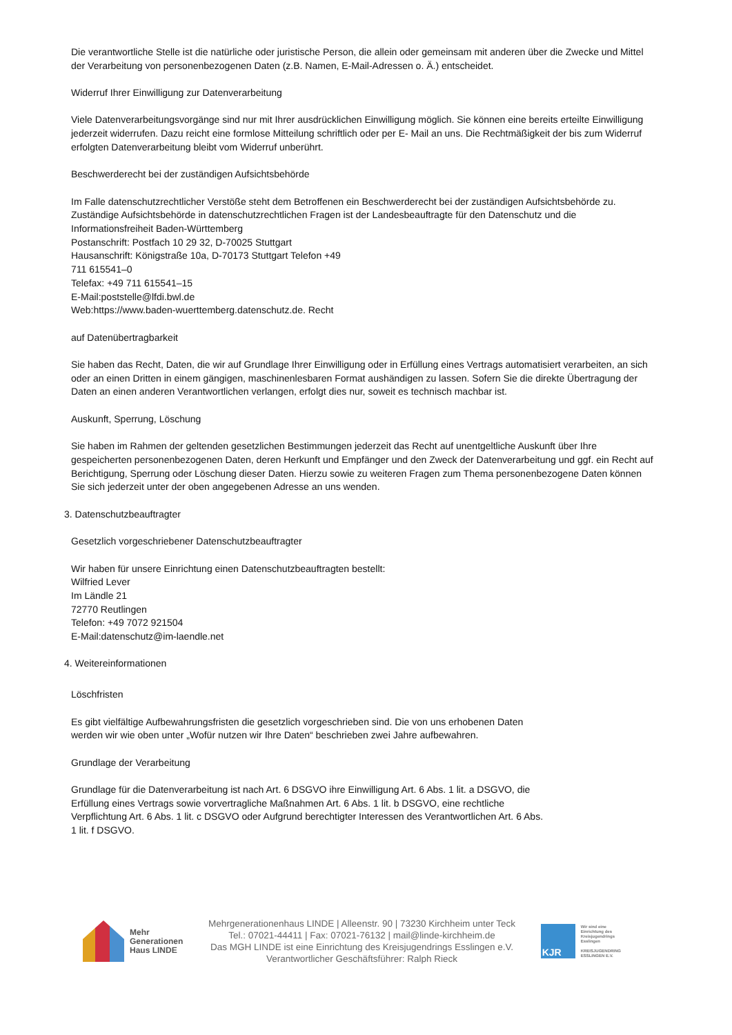Die verantwortliche Stelle ist die natürliche oder juristische Person, die allein oder gemeinsam mit anderen über die Zwecke und Mittel der Verarbeitung von personenbezogenen Daten (z.B. Namen, E-Mail-Adressen o. Ä.) entscheidet.
Widerruf Ihrer Einwilligung zur Datenverarbeitung
Viele Datenverarbeitungsvorgänge sind nur mit Ihrer ausdrücklichen Einwilligung möglich. Sie können eine bereits erteilte Einwilligung jederzeit widerrufen. Dazu reicht eine formlose Mitteilung schriftlich oder per E- Mail an uns. Die Rechtmäßigkeit der bis zum Widerruf erfolgten Datenverarbeitung bleibt vom Widerruf unberührt.
Beschwerderecht bei der zuständigen Aufsichtsbehörde
Im Falle datenschutzrechtlicher Verstöße steht dem Betroffenen ein Beschwerderecht bei der zuständigen Aufsichtsbehörde zu. Zuständige Aufsichtsbehörde in datenschutzrechtlichen Fragen ist der Landesbeauftragte für den Datenschutz und die
Informationsfreiheit Baden-Württemberg
Postanschrift: Postfach 10 29 32, D-70025 Stuttgart
Hausanschrift: Königstraße 10a, D-70173 Stuttgart Telefon +49
711 615541–0
Telefax: +49 711 615541–15
E-Mail:poststelle@lfdi.bwl.de
Web:https://www.baden-wuerttemberg.datenschutz.de. Recht
auf Datenübertragbarkeit
Sie haben das Recht, Daten, die wir auf Grundlage Ihrer Einwilligung oder in Erfüllung eines Vertrags automatisiert verarbeiten, an sich oder an einen Dritten in einem gängigen, maschinenlesbaren Format aushändigen zu lassen. Sofern Sie die direkte Übertragung der Daten an einen anderen Verantwortlichen verlangen, erfolgt dies nur, soweit es technisch machbar ist.
Auskunft, Sperrung, Löschung
Sie haben im Rahmen der geltenden gesetzlichen Bestimmungen jederzeit das Recht auf unentgeltliche Auskunft über Ihre gespeicherten personenbezogenen Daten, deren Herkunft und Empfänger und den Zweck der Datenverarbeitung und ggf. ein Recht auf Berichtigung, Sperrung oder Löschung dieser Daten. Hierzu sowie zu weiteren Fragen zum Thema personenbezogene Daten können Sie sich jederzeit unter der oben angegebenen Adresse an uns wenden.
3. Datenschutzbeauftragter
Gesetzlich vorgeschriebener Datenschutzbeauftragter
Wir haben für unsere Einrichtung einen Datenschutzbeauftragten bestellt:
Wilfried Lever
Im Ländle 21
72770 Reutlingen
Telefon: +49 7072 921504
E-Mail:datenschutz@im-laendle.net
4. Weitereinformationen
Löschfristen
Es gibt vielfältige Aufbewahrungsfristen die gesetzlich vorgeschrieben sind. Die von uns erhobenen Daten
werden wir wie oben unter „Wofür nutzen wir Ihre Daten“ beschrieben zwei Jahre aufbewahren.
Grundlage der Verarbeitung
Grundlage für die Datenverarbeitung ist nach Art. 6 DSGVO ihre Einwilligung Art. 6 Abs. 1 lit. a DSGVO, die
Erfüllung eines Vertrags sowie vorvertragliche Maßnahmen Art. 6 Abs. 1 lit. b DSGVO, eine rechtliche
Verpflichtung Art. 6 Abs. 1 lit. c DSGVO oder Aufgrund berechtigter Interessen des Verantwortlichen Art. 6 Abs.
1 lit. f DSGVO.
Mehr
Generationen
Haus LINDE
Mehrgenerationenhaus LINDE | Alleenstr. 90 | 73230 Kirchheim unter Teck
Tel.: 07021-44411 | Fax: 07021-76132 | mail@linde-kirchheim.de
Das MGH LINDE ist eine Einrichtung des Kreisjugendrings Esslingen e.V.
Verantwortlicher Geschäftsführer: Ralph Rieck
KJR
Wir sind eine
Einrichtung des
Kreisjugendrings
Esslingen
KREISJUGENDRING
ESSLINGEN E.V.